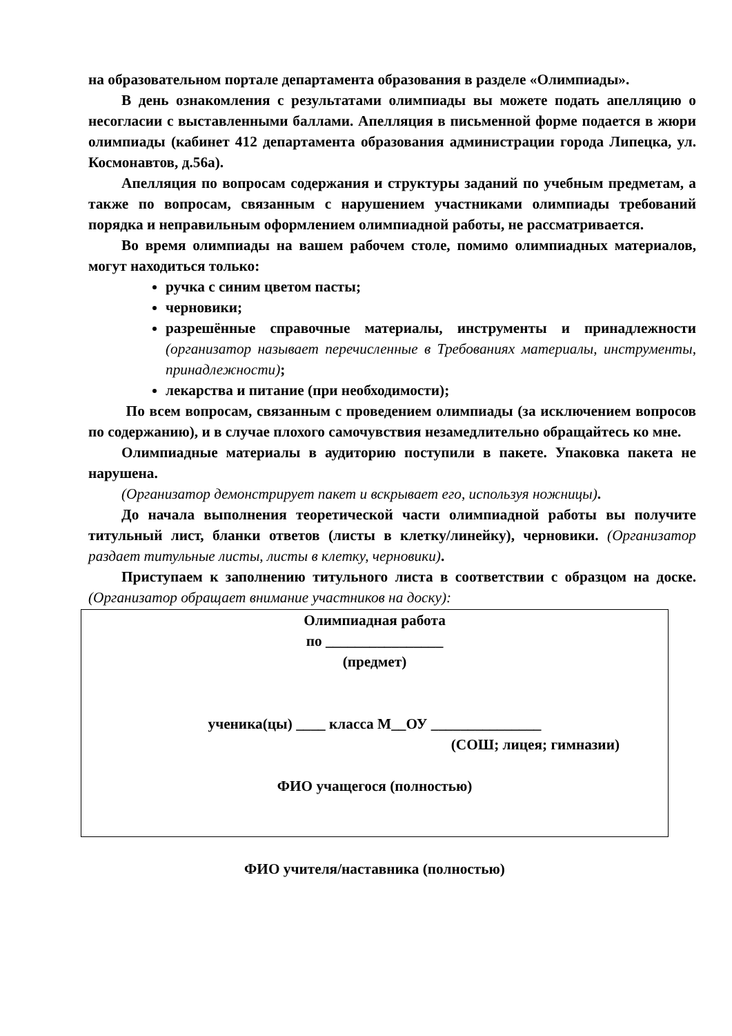на образовательном портале департамента образования в разделе «Олимпиады».
В день ознакомления с результатами олимпиады вы можете подать апелляцию о несогласии с выставленными баллами. Апелляция в письменной форме подается в жюри олимпиады (кабинет 412 департамента образования администрации города Липецка, ул. Космонавтов, д.56а).
Апелляция по вопросам содержания и структуры заданий по учебным предметам, а также по вопросам, связанным с нарушением участниками олимпиады требований порядка и неправильным оформлением олимпиадной работы, не рассматривается.
Во время олимпиады на вашем рабочем столе, помимо олимпиадных материалов, могут находиться только:
ручка с синим цветом пасты;
черновики;
разрешённые справочные материалы, инструменты и принадлежности (организатор называет перечисленные в Требованиях материалы, инструменты, принадлежности);
лекарства и питание (при необходимости);
По всем вопросам, связанным с проведением олимпиады (за исключением вопросов по содержанию), и в случае плохого самочувствия незамедлительно обращайтесь ко мне.
Олимпиадные материалы в аудиторию поступили в пакете. Упаковка пакета не нарушена.
(Организатор демонстрирует пакет и вскрывает его, используя ножницы).
До начала выполнения теоретической части олимпиадной работы вы получите титульный лист, бланки ответов (листы в клетку/линейку), черновики. (Организатор раздает титульные листы, листы в клетку, черновики).
Приступаем к заполнению титульного листа в соответствии с образцом на доске. (Организатор обращает внимание участников на доску):
Олимпиадная работа
по ________________
(предмет)
ученика(цы) ____ класса М__ОУ _______________
(СОШ; лицея; гимназии)
ФИО учащегося (полностью)
ФИО учителя/наставника (полностью)